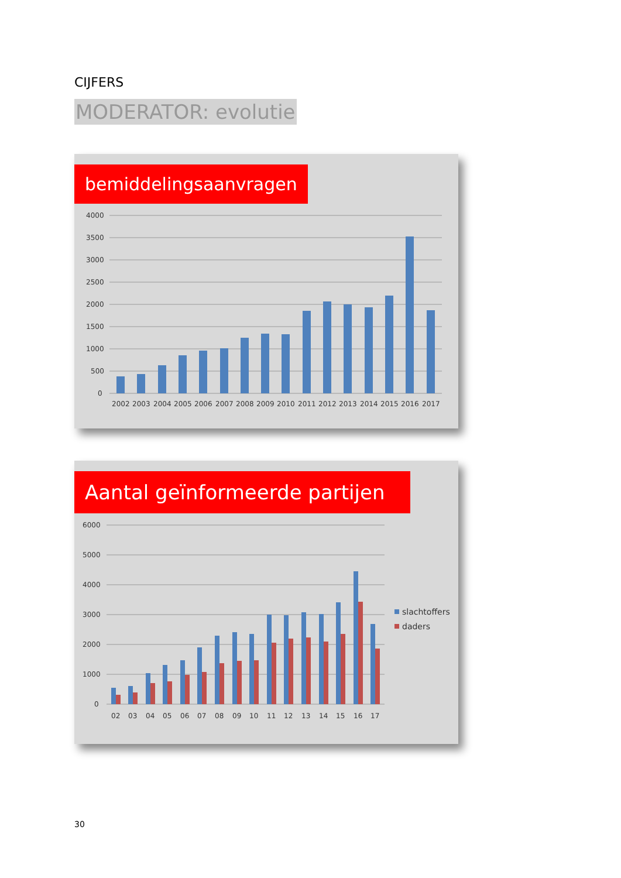CIJFERS
MODERATOR: evolutie
bemiddelingsaanvragen
4000
3500
3000
2500
2000
1500
1000
500
0
2002
2003
2004
2005
2006
2007
2008
2009
2010
2011
2012
2013
2014
2015
2016
2017
Aantal geïnformeerde partijen
6000
5000
4000
3000
2000
1000
0
02
03
04
05
06
07
08
09
10
11
12
13
14
15
16
17
slachtoffers
daders
30